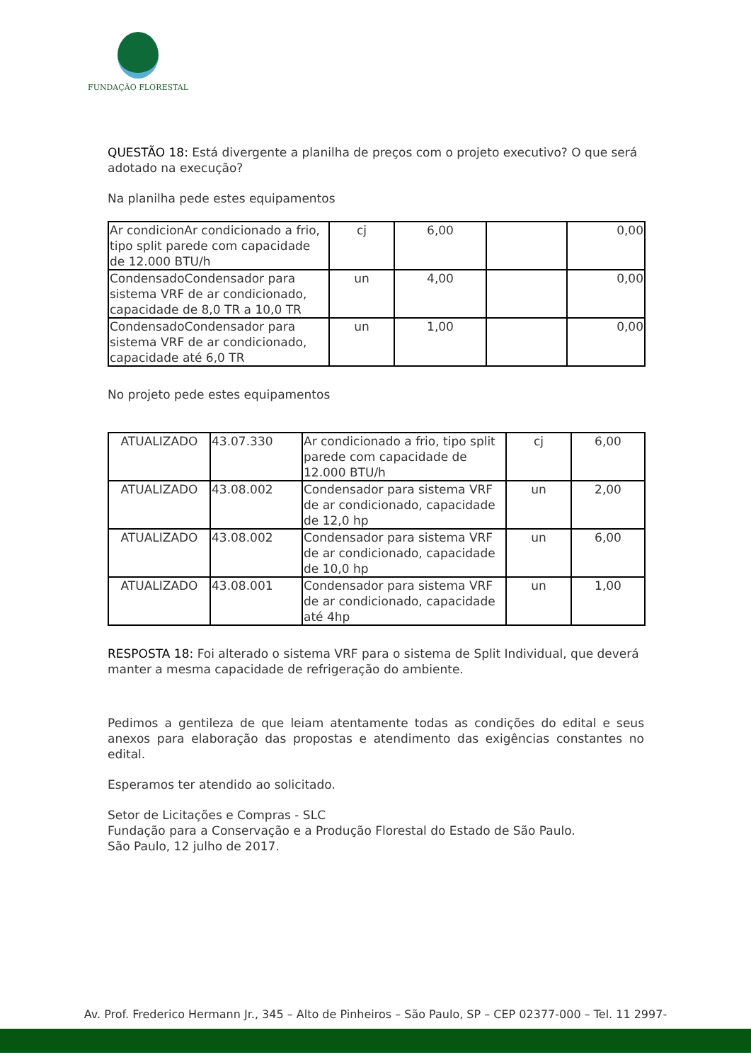FUNDAÇÃO FLORESTAL
QUESTÃO 18: Está divergente a planilha de preços com o projeto executivo? O que será adotado na execução?
Na planilha pede estes equipamentos
| Ar condicionAr condicionado a frio, tipo split parede com capacidade de 12.000 BTU/h | cj | 6,00 | | 0,00 |
| CondensadoCondensador para sistema VRF de ar condicionado, capacidade de 8,0 TR a 10,0 TR | un | 4,00 | | 0,00 |
| CondensadoCondensador para sistema VRF de ar condicionado, capacidade até 6,0 TR | un | 1,00 | | 0,00 |
No projeto pede estes equipamentos
| ATUALIZADO | 43.07.330 | Ar condicionado a frio, tipo split parede com capacidade de 12.000 BTU/h | cj | 6,00 |
| ATUALIZADO | 43.08.002 | Condensador para sistema VRF de ar condicionado, capacidade de 12,0 hp | un | 2,00 |
| ATUALIZADO | 43.08.002 | Condensador para sistema VRF de ar condicionado, capacidade de 10,0 hp | un | 6,00 |
| ATUALIZADO | 43.08.001 | Condensador para sistema VRF de ar condicionado, capacidade até 4hp | un | 1,00 |
RESPOSTA 18: Foi alterado o sistema VRF para o sistema de Split Individual, que deverá manter a mesma capacidade de refrigeração do ambiente.
Pedimos a gentileza de que leiam atentamente todas as condições do edital e seus anexos para elaboração das propostas e atendimento das exigências constantes no edital.
Esperamos ter atendido ao solicitado.
Setor de Licitações e Compras - SLC
Fundação para a Conservação e a Produção Florestal do Estado de São Paulo.
São Paulo, 12 julho de 2017.
Av. Prof. Frederico Hermann Jr., 345 – Alto de Pinheiros – São Paulo, SP – CEP 02377-000 – Tel. 11 2997-